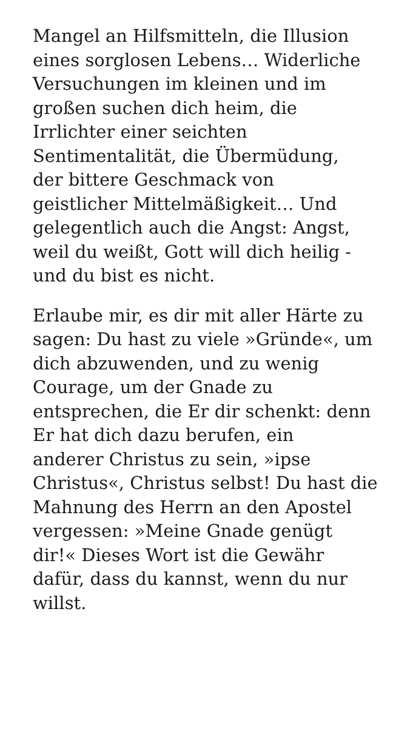Mangel an Hilfsmitteln, die Illusion
eines sorglosen Lebens… Widerliche
Versuchungen im kleinen und im
großen suchen dich heim, die
Irrlichter einer seichten
Sentimentalität, die Übermüdung,
der bittere Geschmack von
geistlicher Mittelmäßigkeit… Und
gelegentlich auch die Angst: Angst,
weil du weißt, Gott will dich heilig -
und du bist es nicht.
Erlaube mir, es dir mit aller Härte zu
sagen: Du hast zu viele »Gründe«, um
dich abzuwenden, und zu wenig
Courage, um der Gnade zu
entsprechen, die Er dir schenkt: denn
Er hat dich dazu berufen, ein
anderer Christus zu sein, »ipse
Christus«, Christus selbst! Du hast die
Mahnung des Herrn an den Apostel
vergessen: »Meine Gnade genügt
dir!« Dieses Wort ist die Gewähr
dafür, dass du kannst, wenn du nur
willst.